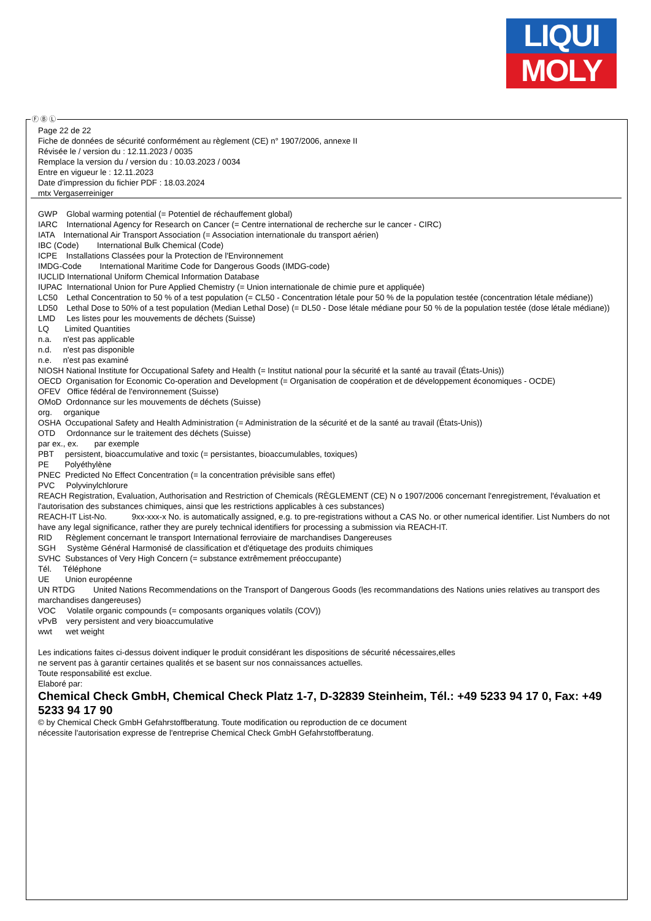LIQUI
MOLY
Ⓕ Ⓑ Ⓛ
Page 22 de 22
Fiche de données de sécurité conformément au règlement (CE) n° 1907/2006, annexe II
Révisée le / version du : 12.11.2023 / 0035
Remplace la version du / version du : 10.03.2023 / 0034
Entre en vigueur le : 12.11.2023
Date d'impression du fichier PDF : 18.03.2024
mtx Vergaserreiniger
GWP Global warming potential (= Potentiel de réchauffement global) IARC International Agency for Research on Cancer (= Centre international de recherche sur le cancer - CIRC) IATA International Air Transport Association (= Association internationale du transport aérien) IBC (Code) International Bulk Chemical (Code) ICPE Installations Classées pour la Protection de l'Environnement IMDG-Code International Maritime Code for Dangerous Goods (IMDG-code) IUCLID International Uniform Chemical Information Database IUPAC International Union for Pure Applied Chemistry (= Union internationale de chimie pure et appliquée) LC50 Lethal Concentration to 50 % of a test population (= CL50 - Concentration létale pour 50 % de la population testée (concentration létale médiane)) LD50 Lethal Dose to 50% of a test population (Median Lethal Dose) (= DL50 - Dose létale médiane pour 50 % de la population testée (dose létale médiane)) LMD Les listes pour les mouvements de déchets (Suisse) LQ Limited Quantities n.a. n'est pas applicable n.d. n'est pas disponible n.e. n'est pas examiné NIOSH National Institute for Occupational Safety and Health (= Institut national pour la sécurité et la santé au travail (États-Unis)) OECD Organisation for Economic Co-operation and Development (= Organisation de coopération et de développement économiques - OCDE) OFEV Office fédéral de l'environnement (Suisse) OMoD Ordonnance sur les mouvements de déchets (Suisse) org. organique OSHA Occupational Safety and Health Administration (= Administration de la sécurité et de la santé au travail (États-Unis)) OTD Ordonnance sur le traitement des déchets (Suisse) par ex., ex. par exemple PBT persistent, bioaccumulative and toxic (= persistantes, bioaccumulables, toxiques) PE Polyéthylène PNEC Predicted No Effect Concentration (= la concentration prévisible sans effet) PVC Polyvinylchlorure REACH Registration, Evaluation, Authorisation and Restriction of Chemicals (RÈGLEMENT (CE) N o 1907/2006 concernant l'enregistrement, l'évaluation et l'autorisation des substances chimiques, ainsi que les restrictions applicables à ces substances) REACH-IT List-No. 9xx-xxx-x No. is automatically assigned, e.g. to pre-registrations without a CAS No. or other numerical identifier. List Numbers do not have any legal significance, rather they are purely technical identifiers for processing a submission via REACH-IT. RID Règlement concernant le transport International ferroviaire de marchandises Dangereuses SGH Système Général Harmonisé de classification et d'étiquetage des produits chimiques SVHC Substances of Very High Concern (= substance extrêmement préoccupante) Tél. Téléphone UE Union européenne UN RTDG United Nations Recommendations on the Transport of Dangerous Goods (les recommandations des Nations unies relatives au transport des marchandises dangereuses) VOC Volatile organic compounds (= composants organiques volatils (COV)) vPvB very persistent and very bioaccumulative wwt wet weight Les indications faites ci-dessus doivent indiquer le produit considérant les dispositions de sécurité nécessaires,elles ne servent pas à garantir certaines qualités et se basent sur nos connaissances actuelles. Toute responsabilité est exclue. Elaboré par: Chemical Check GmbH, Chemical Check Platz 1-7, D-32839 Steinheim, Tél.: +49 5233 94 17 0, Fax: +49 5233 94 17 90 © by Chemical Check GmbH Gefahrstoffberatung. Toute modification ou reproduction de ce document nécessite l'autorisation expresse de l'entreprise Chemical Check GmbH Gefahrstoffberatung.